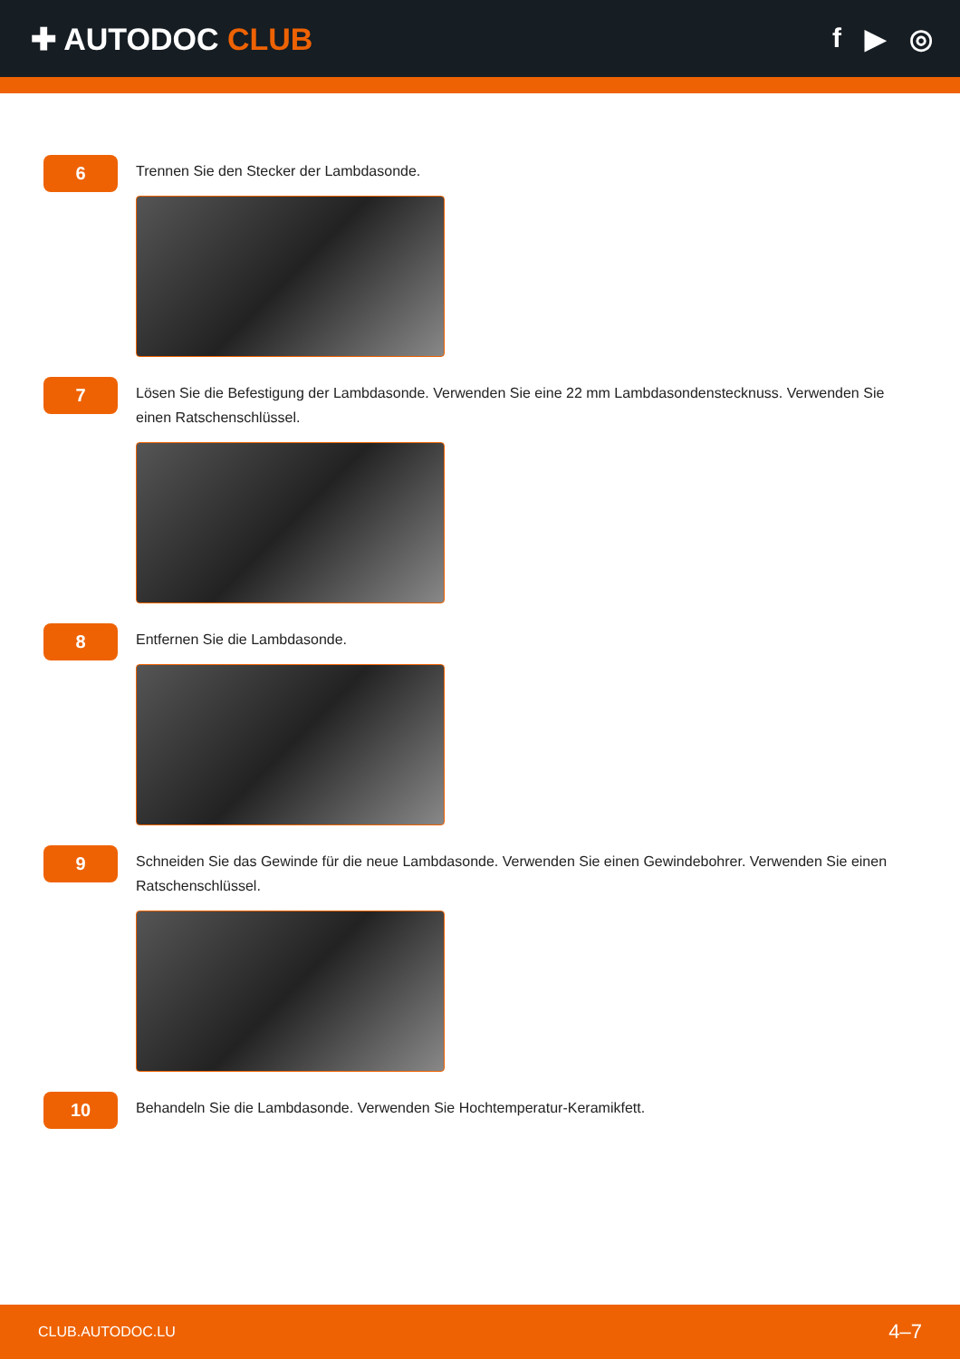✚ AUTODOC CLUB f ▶ ◎
6
Trennen Sie den Stecker der Lambdasonde.
7
Lösen Sie die Befestigung der Lambdasonde. Verwenden Sie eine 22 mm Lambdasondenstecknuss. Verwenden Sie einen Ratschenschlüssel.
8
Entfernen Sie die Lambdasonde.
9
Schneiden Sie das Gewinde für die neue Lambdasonde. Verwenden Sie einen Gewindebohrer. Verwenden Sie einen Ratschenschlüssel.
10
Behandeln Sie die Lambdasonde. Verwenden Sie Hochtemperatur-Keramikfett.
CLUB.AUTODOC.LU 4–7